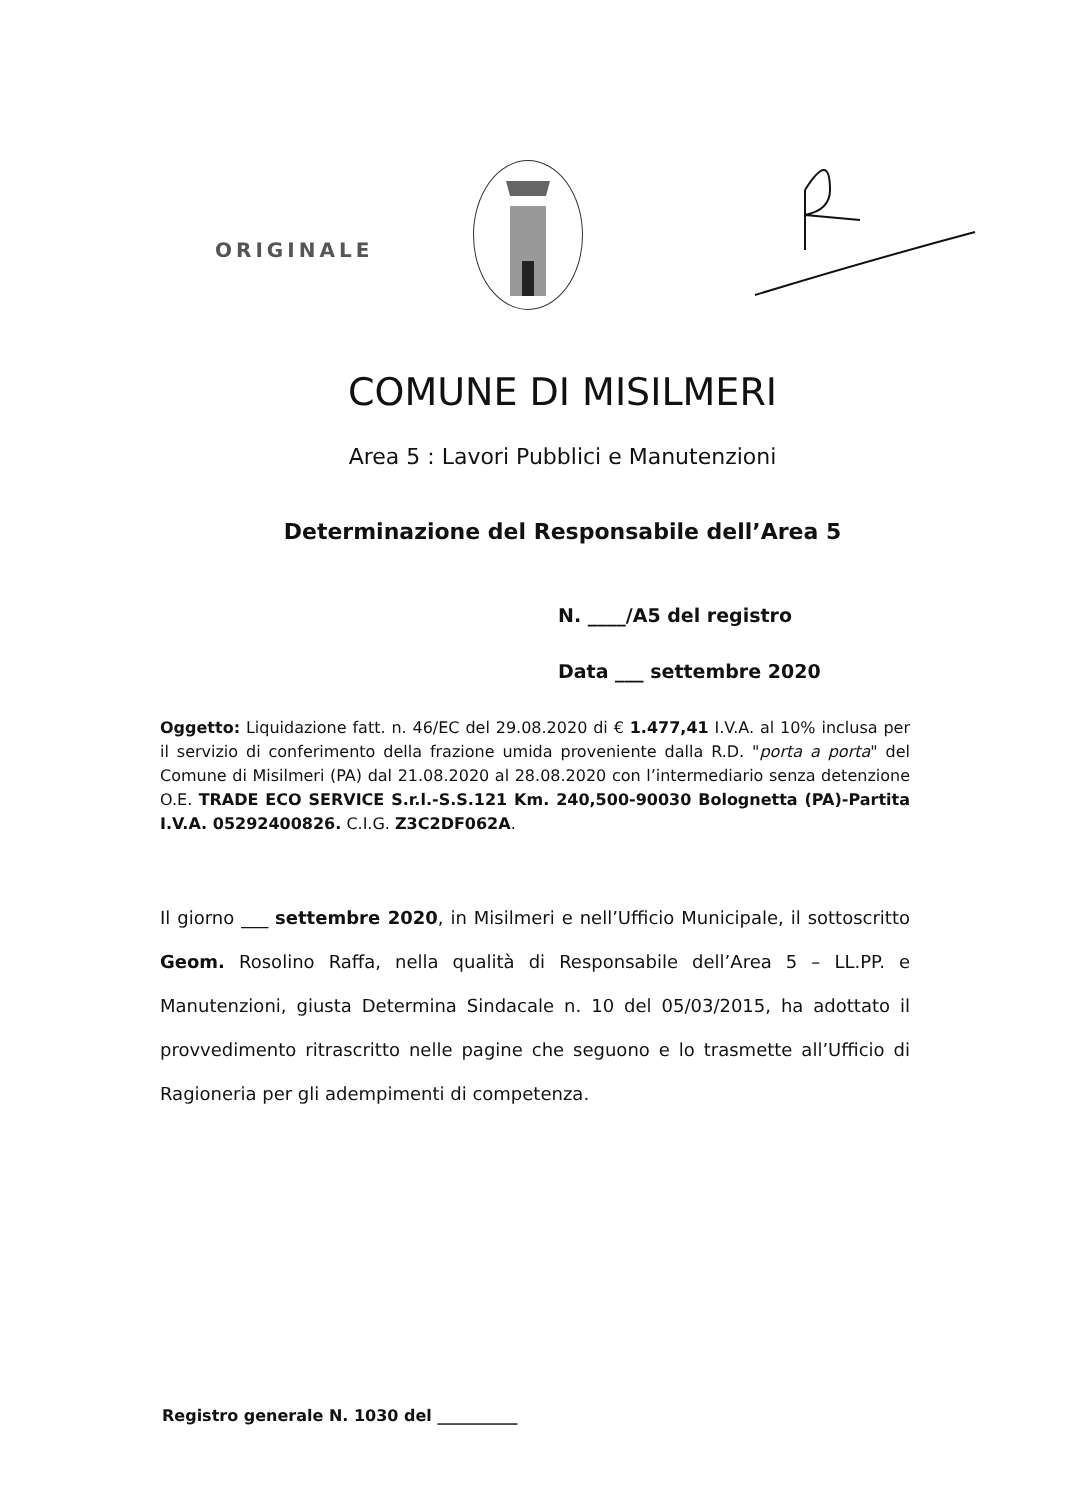ORIGINALE
COMUNE DI MISILMERI
Area 5 : Lavori Pubblici e Manutenzioni
Determinazione del Responsabile dell’Area 5
N. ____/A5 del registro
Data ___ settembre 2020
Oggetto: Liquidazione fatt. n. 46/EC del 29.08.2020 di € 1.477,41 I.V.A. al 10% inclusa per il servizio di conferimento della frazione umida proveniente dalla R.D. "porta a porta" del Comune di Misilmeri (PA) dal 21.08.2020 al 28.08.2020 con l’intermediario senza detenzione O.E. TRADE ECO SERVICE S.r.l.-S.S.121 Km. 240,500-90030 Bolognetta (PA)-Partita I.V.A. 05292400826. C.I.G. Z3C2DF062A.
Il giorno ___ settembre 2020, in Misilmeri e nell’Ufficio Municipale, il sottoscritto Geom. Rosolino Raffa, nella qualità di Responsabile dell’Area 5 – LL.PP. e Manutenzioni, giusta Determina Sindacale n. 10 del 05/03/2015, ha adottato il provvedimento ritrascritto nelle pagine che seguono e lo trasmette all’Ufficio di Ragioneria per gli adempimenti di competenza.
Registro generale N. 1030 del __________